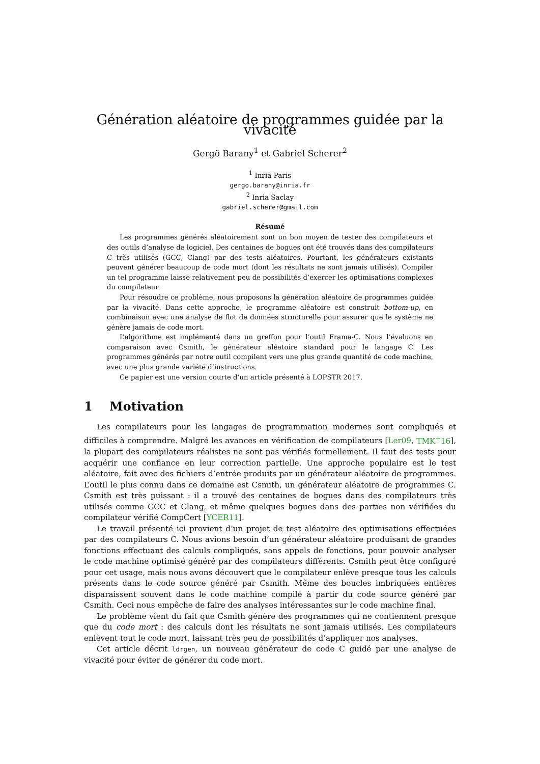Génération aléatoire de programmes guidée par la vivacité
Gergö Barany<sup>1</sup> et Gabriel Scherer<sup>2</sup>
<sup>1</sup> Inria Paris
gergo.barany@inria.fr
<sup>2</sup> Inria Saclay
gabriel.scherer@gmail.com
Résumé
Les programmes générés aléatoirement sont un bon moyen de tester des compilateurs et des outils d’analyse de logiciel. Des centaines de bogues ont été trouvés dans des compilateurs C très utilisés (GCC, Clang) par des tests aléatoires. Pourtant, les générateurs existants peuvent générer beaucoup de code mort (dont les résultats ne sont jamais utilisés). Compiler un tel programme laisse relativement peu de possibilités d’exercer les optimisations complexes du compilateur.
Pour résoudre ce problème, nous proposons la génération aléatoire de programmes guidée par la vivacité. Dans cette approche, le programme aléatoire est construit bottom-up, en combinaison avec une analyse de flot de données structurelle pour assurer que le système ne génère jamais de code mort.
L’algorithme est implémenté dans un greffon pour l’outil Frama-C. Nous l’évaluons en comparaison avec Csmith, le générateur aléatoire standard pour le langage C. Les programmes générés par notre outil compilent vers une plus grande quantité de code machine, avec une plus grande variété d’instructions.
Ce papier est une version courte d’un article présenté à LOPSTR 2017.
1 Motivation
Les compilateurs pour les langages de programmation modernes sont compliqués et difficiles à comprendre. Malgré les avances en vérification de compilateurs [Ler09, TMK<sup>+</sup>16], la plupart des compilateurs réalistes ne sont pas vérifiés formellement. Il faut des tests pour acquérir une confiance en leur correction partielle. Une approche populaire est le test aléatoire, fait avec des fichiers d’entrée produits par un générateur aléatoire de programmes. L’outil le plus connu dans ce domaine est Csmith, un générateur aléatoire de programmes C. Csmith est très puissant : il a trouvé des centaines de bogues dans des compilateurs très utilisés comme GCC et Clang, et même quelques bogues dans des parties non vérifiées du compilateur vérifié CompCert [YCER11].
Le travail présenté ici provient d’un projet de test aléatoire des optimisations effectuées par des compilateurs C. Nous avions besoin d’un générateur aléatoire produisant de grandes fonctions effectuant des calculs compliqués, sans appels de fonctions, pour pouvoir analyser le code machine optimisé généré par des compilateurs différents. Csmith peut être configuré pour cet usage, mais nous avons découvert que le compilateur enlève presque tous les calculs présents dans le code source généré par Csmith. Même des boucles imbriquées entières disparaissent souvent dans le code machine compilé à partir du code source généré par Csmith. Ceci nous empêche de faire des analyses intéressantes sur le code machine final.
Le problème vient du fait que Csmith génère des programmes qui ne contiennent presque que du code mort : des calculs dont les résultats ne sont jamais utilisés. Les compilateurs enlèvent tout le code mort, laissant très peu de possibilités d’appliquer nos analyses.
Cet article décrit ldrgen, un nouveau générateur de code C guidé par une analyse de vivacité pour éviter de générer du code mort.